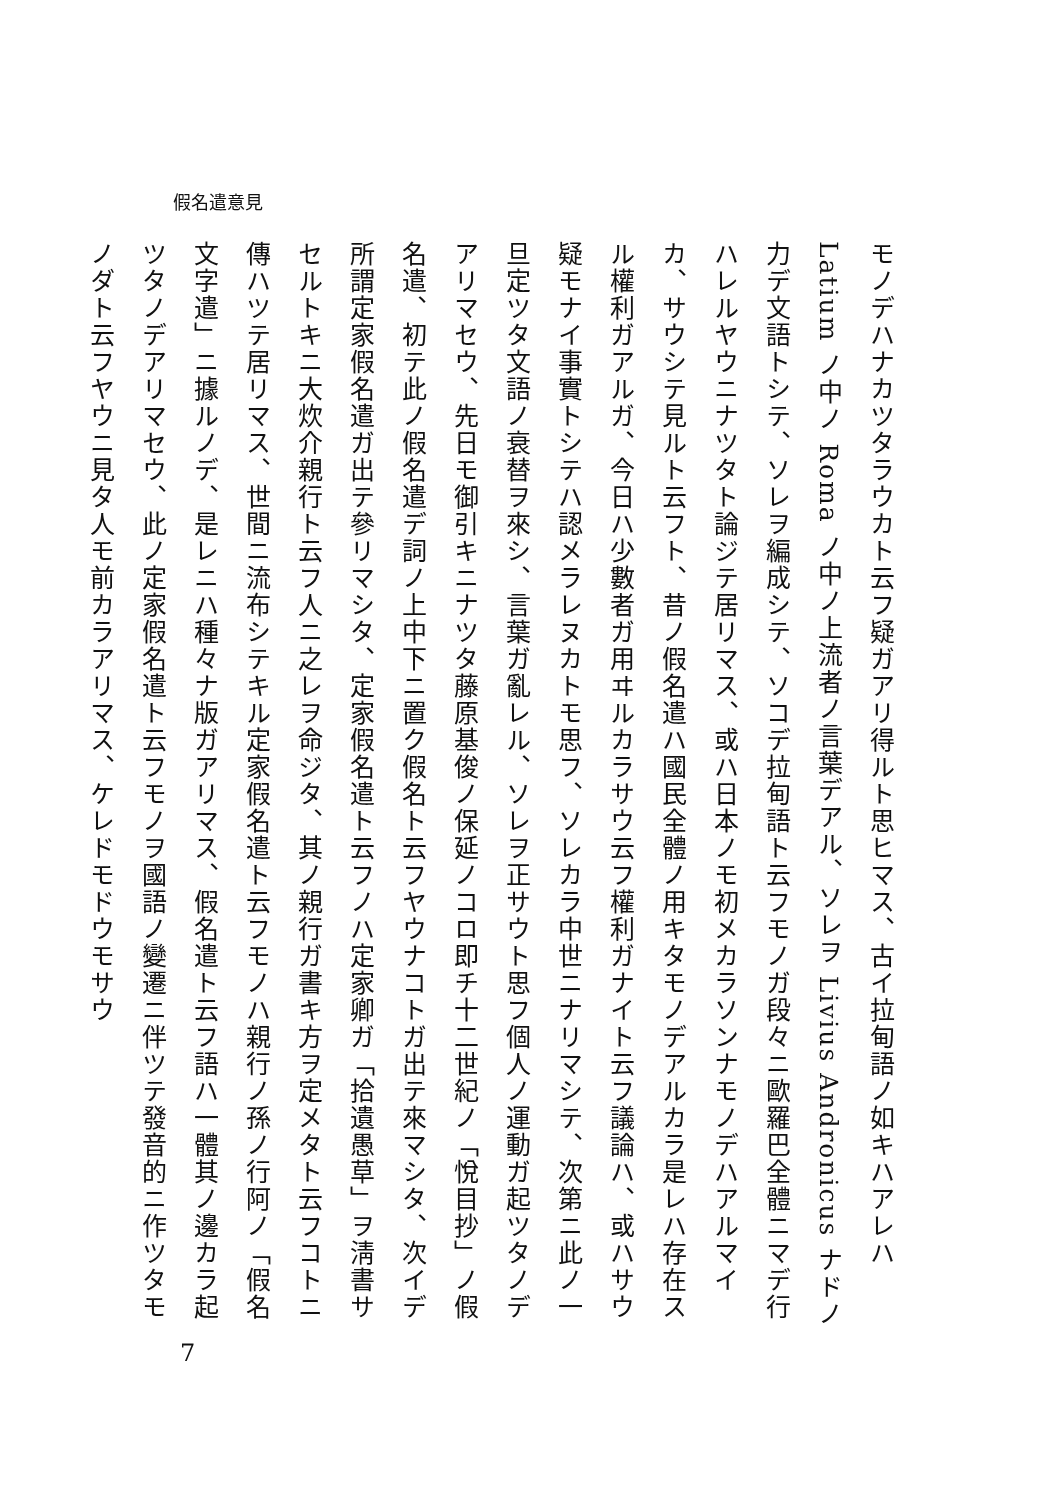假名遣意見
モノデハナカツタラウカト云フ疑ガアリ得ルト思ヒマス、古イ拉甸語ノ如キハアレハLatium ノ中ノ Roma ノ中ノ上流者ノ言葉デアル、ソレヲ Livius Andronicus ナドノ力デ文語トシテ、ソレヲ編成シテ、ソコデ拉甸語ト云フモノガ段々ニ歐羅巴全體ニマデ行ハレルヤウニナツタト論ジテ居リマス、或ハ日本ノモ初メカラソンナモノデハアルマイカ、サウシテ見ルト云フト、昔ノ假名遣ハ國民全體ノ用キタモノデアルカラ是レハ存在スル權利ガアルガ、今日ハ少數者ガ用ヰルカラサウ云フ權利ガナイト云フ議論ハ、或ハサウ疑モナイ事實トシテハ認メラレヌカトモ思フ、ソレカラ中世ニナリマシテ、次第ニ此ノ一旦定ツタ文語ノ衰替ヲ來シ、言葉ガ亂レル、ソレヲ正サウト思フ個人ノ運動ガ起ツタノデアリマセウ、先日モ御引キニナツタ藤原基俊ノ保延ノコロ即チ十二世紀ノ「悅目抄」ノ假名遣、初テ此ノ假名遣デ詞ノ上中下ニ置ク假名ト云フヤウナコトガ出テ來マシタ、次イデ所謂定家假名遣ガ出テ參リマシタ、定家假名遣ト云フノハ定家卿ガ「拾遺愚草」ヲ淸書サセルトキニ大炊介親行ト云フ人ニ之レヲ命ジタ、其ノ親行ガ書キ方ヲ定メタト云フコトニ傳ハツテ居リマス、世間ニ流布シテキル定家假名遣ト云フモノハ親行ノ孫ノ行阿ノ「假名文字遣」ニ據ルノデ、是レニハ種々ナ版ガアリマス、假名遣ト云フ語ハ一體其ノ邊カラ起ツタノデアリマセウ、此ノ定家假名遣ト云フモノヲ國語ノ變遷ニ伴ツテ發音的ニ作ツタモノダト云フヤウニ見タ人モ前カラアリマス、ケレドモドウモサウ
7